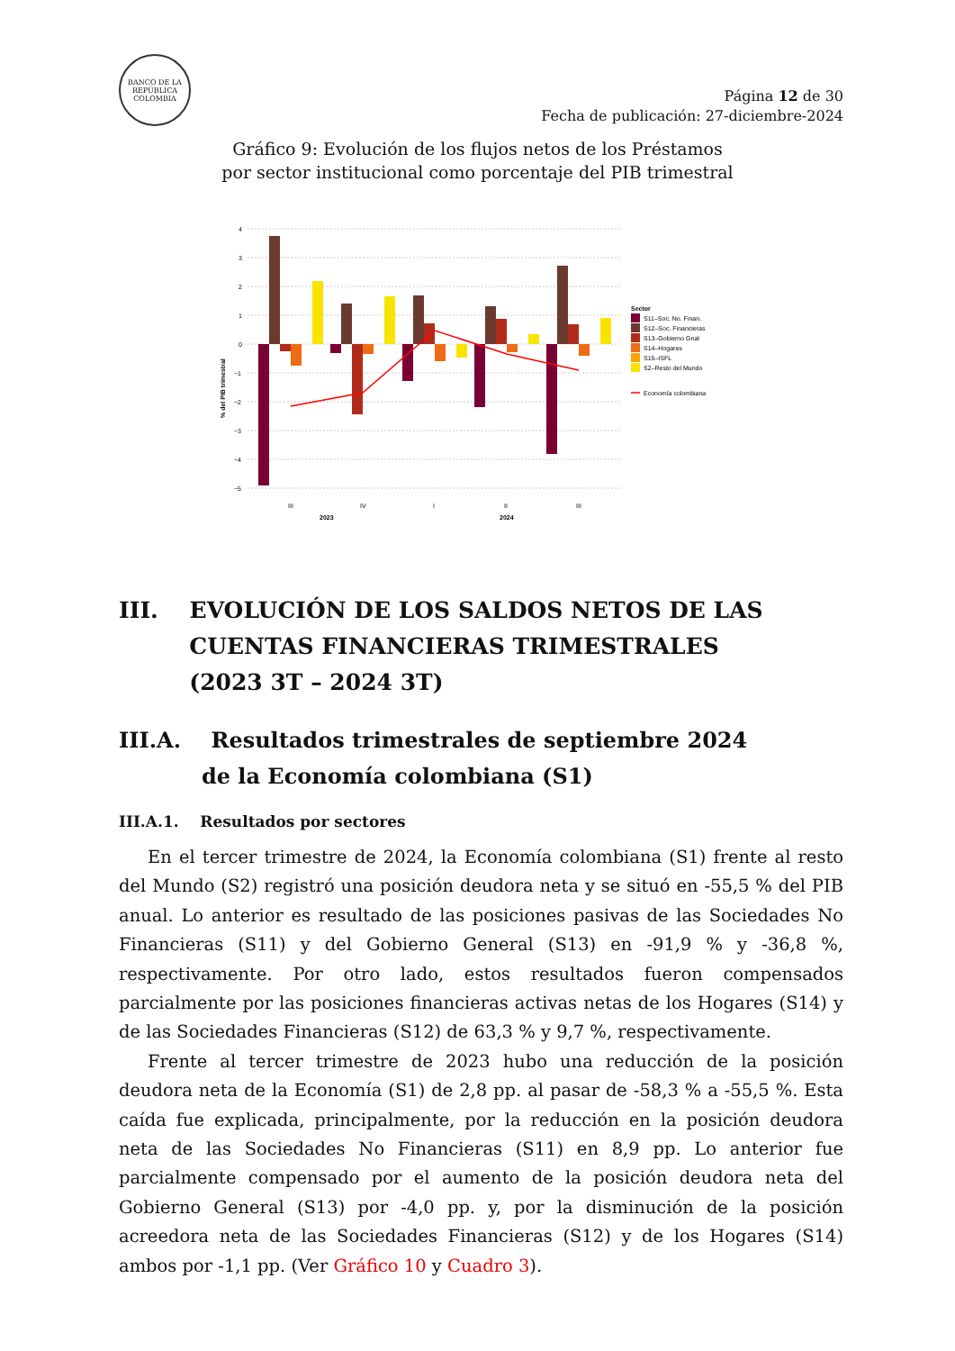BANCO DE LA REPÚBLICA COLOMBIA
Página 12 de 30
Fecha de publicación: 27-diciembre-2024
Gráfico 9: Evolución de los flujos netos de los Préstamos
por sector institucional como porcentaje del PIB trimestral
4
3
2
1
0
−1
−2
−3
−4
−5
% del PIB trimestral
III
IV
I
II
III
2023
2024
Sector
S11–Soc. No. Finan.
S12–Soc. Financieras
S13–Gobierno Gnal
S14–Hogares
S15–ISFL
S2–Resto del Mundo
Economía colombiana
III. EVOLUCIÓN DE LOS SALDOS NETOS DE LAS
CUENTAS FINANCIERAS TRIMESTRALES
(2023 3T – 2024 3T)
III.A. Resultados trimestrales de septiembre 2024
de la Economía colombiana (S1)
III.A.1. Resultados por sectores
En el tercer trimestre de 2024, la Economía colombiana (S1) frente al resto del Mundo (S2) registró una posición deudora neta y se situó en -55,5 % del PIB anual. Lo anterior es resultado de las posiciones pasivas de las Sociedades No Financieras (S11) y del Gobierno General (S13) en -91,9 % y -36,8 %, respectivamente. Por otro lado, estos resultados fueron compensados parcialmente por las posiciones financieras activas netas de los Hogares (S14) y de las Sociedades Financieras (S12) de 63,3 % y 9,7 %, respectivamente.
Frente al tercer trimestre de 2023 hubo una reducción de la posición deudora neta de la Economía (S1) de 2,8 pp. al pasar de -58,3 % a -55,5 %. Esta caída fue explicada, principalmente, por la reducción en la posición deudora neta de las Sociedades No Financieras (S11) en 8,9 pp. Lo anterior fue parcialmente compensado por el aumento de la posición deudora neta del Gobierno General (S13) por -4,0 pp. y, por la disminución de la posición acreedora neta de las Sociedades Financieras (S12) y de los Hogares (S14) ambos por -1,1 pp. (Ver Gráfico 10 y Cuadro 3).